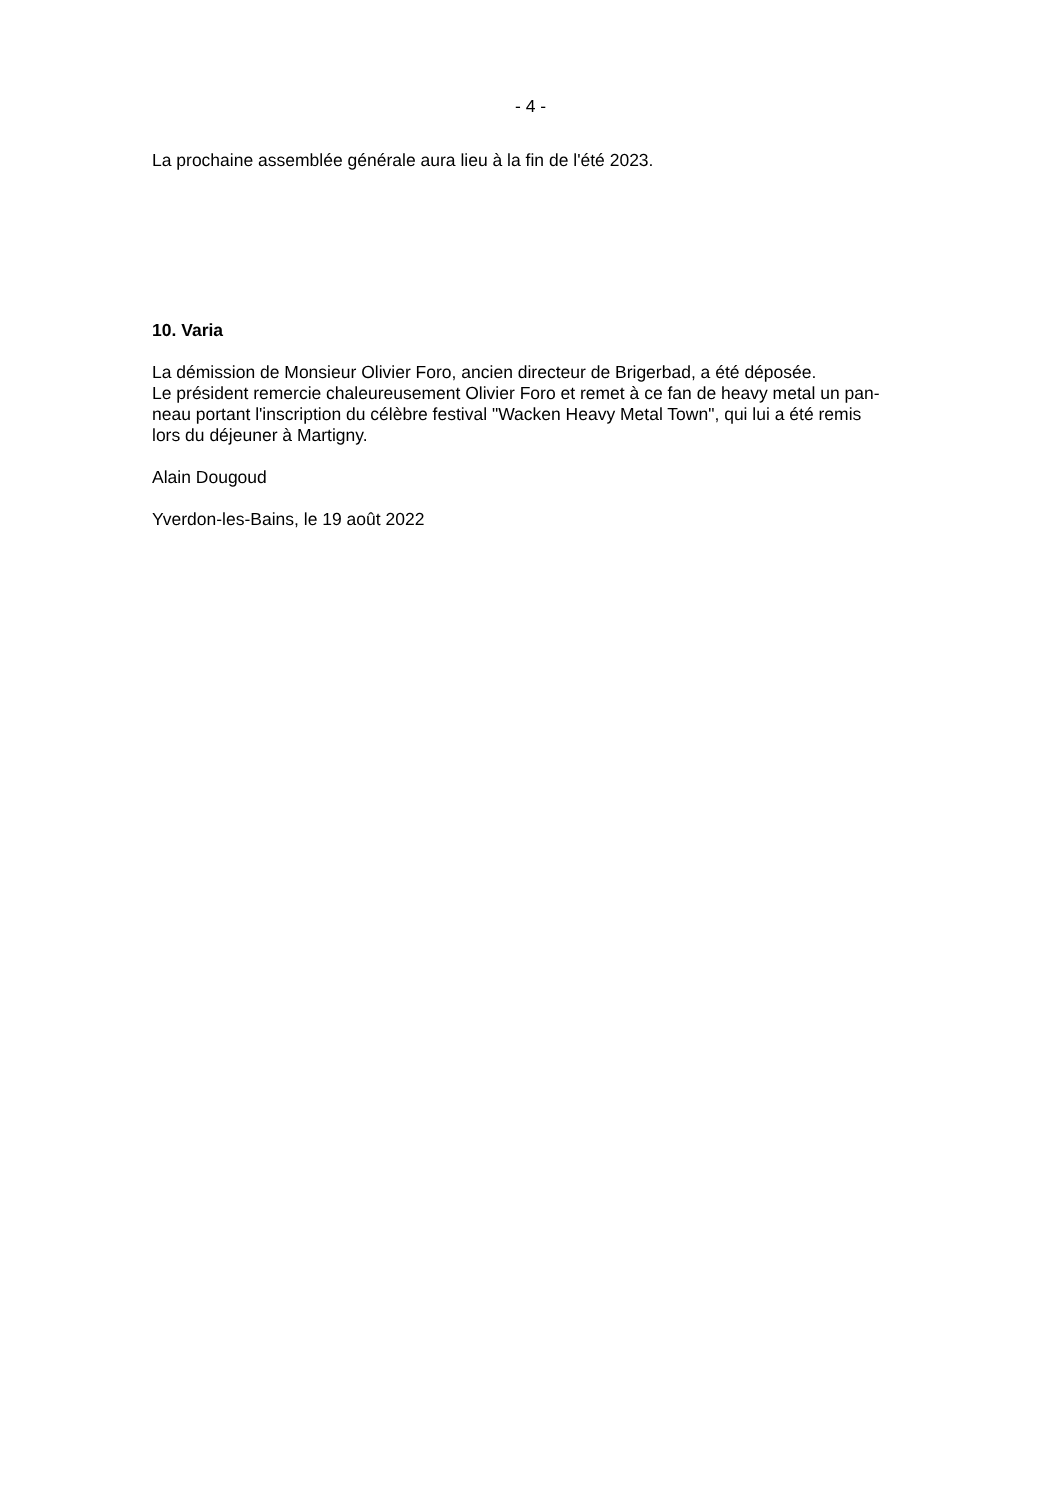- 4 -
La prochaine assemblée générale aura lieu à la fin de l'été 2023.
10. Varia
La démission de Monsieur Olivier Foro, ancien directeur de Brigerbad, a été déposée.
Le président remercie chaleureusement Olivier Foro et remet à ce fan de heavy metal un pan-
neau portant l'inscription du célèbre festival "Wacken Heavy Metal Town", qui lui a été remis
lors du déjeuner à Martigny.
Alain Dougoud
Yverdon-les-Bains, le 19 août 2022